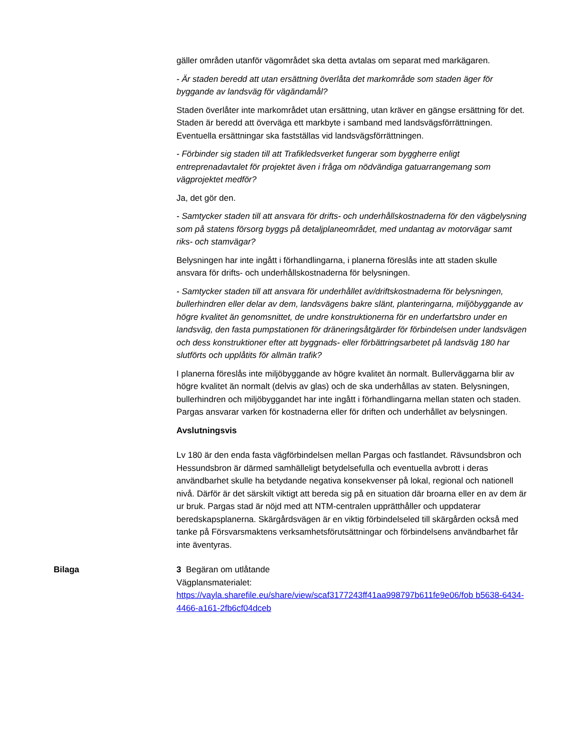gäller områden utanför vägområdet ska detta avtalas om separat med markägaren.
- Är staden beredd att utan ersättning överlåta det markområde som staden äger för byggande av landsväg för vägändamål?
Staden överlåter inte markområdet utan ersättning, utan kräver en gängse ersättning för det. Staden är beredd att överväga ett markbyte i samband med landsvägsförrättningen. Eventuella ersättningar ska fastställas vid landsvägsförrättningen.
- Förbinder sig staden till att Trafikledsverket fungerar som byggherre enligt entreprenadavtalet för projektet även i fråga om nödvändiga gatuarrangemang som vägprojektet medför?
Ja, det gör den.
- Samtycker staden till att ansvara för drifts- och underhållskostnaderna för den vägbelysning som på statens försorg byggs på detaljplaneområdet, med undantag av motorvägar samt riks- och stamvägar?
Belysningen har inte ingått i förhandlingarna, i planerna föreslås inte att staden skulle ansvara för drifts- och underhållskostnaderna för belysningen.
- Samtycker staden till att ansvara för underhållet av/driftskostnaderna för belysningen, bullerhindren eller delar av dem, landsvägens bakre slänt, planteringarna, miljöbyggande av högre kvalitet än genomsnittet, de undre konstruktionerna för en underfartsbro under en landsväg, den fasta pumpstationen för dräneringsåtgärder för förbindelsen under landsvägen och dess konstruktioner efter att byggnads- eller förbättringsarbetet på landsväg 180 har slutförts och upplåtits för allmän trafik?
I planerna föreslås inte miljöbyggande av högre kvalitet än normalt. Bullerväggarna blir av högre kvalitet än normalt (delvis av glas) och de ska underhållas av staten. Belysningen, bullerhindren och miljöbyggandet har inte ingått i förhandlingarna mellan staten och staden. Pargas ansvarar varken för kostnaderna eller för driften och underhållet av belysningen.
Avslutningsvis
Lv 180 är den enda fasta vägförbindelsen mellan Pargas och fastlandet. Rävsundsbron och Hessundsbron är därmed samhälleligt betydelsefulla och eventuella avbrott i deras användbarhet skulle ha betydande negativa konsekvenser på lokal, regional och nationell nivå. Därför är det särskilt viktigt att bereda sig på en situation där broarna eller en av dem är ur bruk. Pargas stad är nöjd med att NTM-centralen upprätthåller och uppdaterar beredskapsplanerna. Skärgårdsvägen är en viktig förbindelseled till skärgården också med tanke på Försvarsmaktens verksamhetsförutsättningar och förbindelsens användbarhet får inte äventyras.
Bilaga
3 Begäran om utlåtande
Vägplansmaterialet:
https://vayla.sharefile.eu/share/view/scaf3177243ff41aa998797b611fe9e06/fob b5638-6434-4466-a161-2fb6cf04dceb